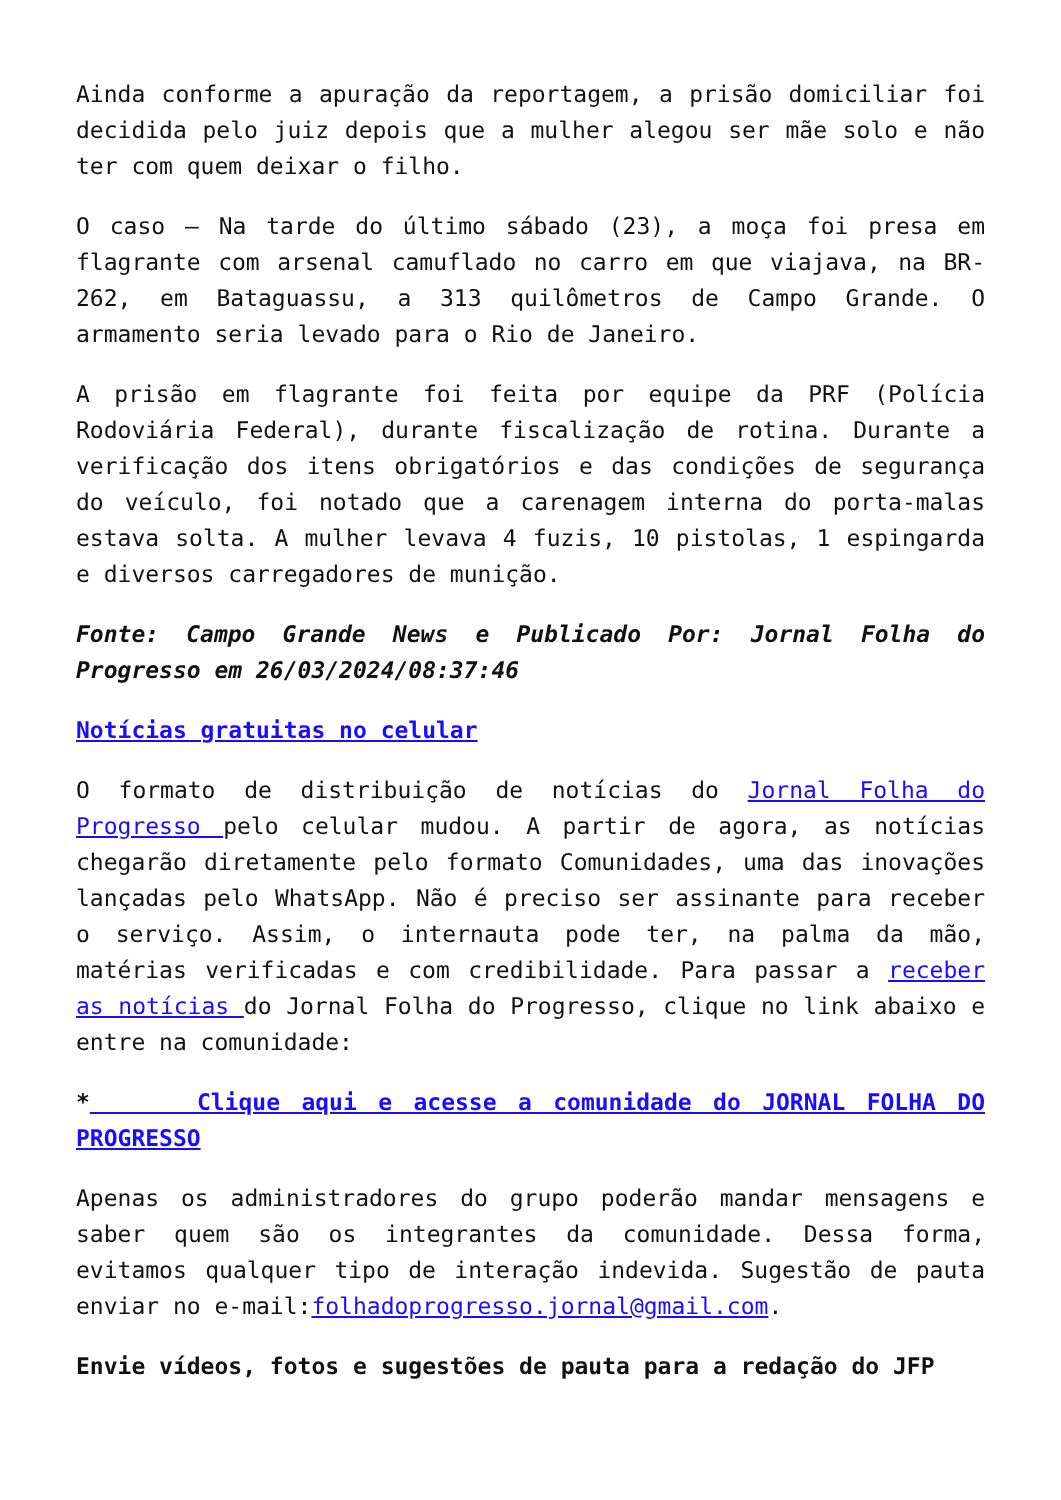Ainda conforme a apuração da reportagem, a prisão domiciliar foi decidida pelo juiz depois que a mulher alegou ser mãe solo e não ter com quem deixar o filho.
O caso – Na tarde do último sábado (23), a moça foi presa em flagrante com arsenal camuflado no carro em que viajava, na BR-262, em Bataguassu, a 313 quilômetros de Campo Grande. O armamento seria levado para o Rio de Janeiro.
A prisão em flagrante foi feita por equipe da PRF (Polícia Rodoviária Federal), durante fiscalização de rotina. Durante a verificação dos itens obrigatórios e das condições de segurança do veículo, foi notado que a carenagem interna do porta-malas estava solta. A mulher levava 4 fuzis, 10 pistolas, 1 espingarda e diversos carregadores de munição.
Fonte: Campo Grande News e Publicado Por: Jornal Folha do Progresso em 26/03/2024/08:37:46
Notícias gratuitas no celular
O formato de distribuição de notícias do Jornal Folha do Progresso pelo celular mudou. A partir de agora, as notícias chegarão diretamente pelo formato Comunidades, uma das inovações lançadas pelo WhatsApp. Não é preciso ser assinante para receber o serviço. Assim, o internauta pode ter, na palma da mão, matérias verificadas e com credibilidade. Para passar a receber as notícias do Jornal Folha do Progresso, clique no link abaixo e entre na comunidade:
* Clique aqui e acesse a comunidade do JORNAL FOLHA DO PROGRESSO
Apenas os administradores do grupo poderão mandar mensagens e saber quem são os integrantes da comunidade. Dessa forma, evitamos qualquer tipo de interação indevida. Sugestão de pauta enviar no e-mail:folhadoprogresso.jornal@gmail.com.
Envie vídeos, fotos e sugestões de pauta para a redação do JFP